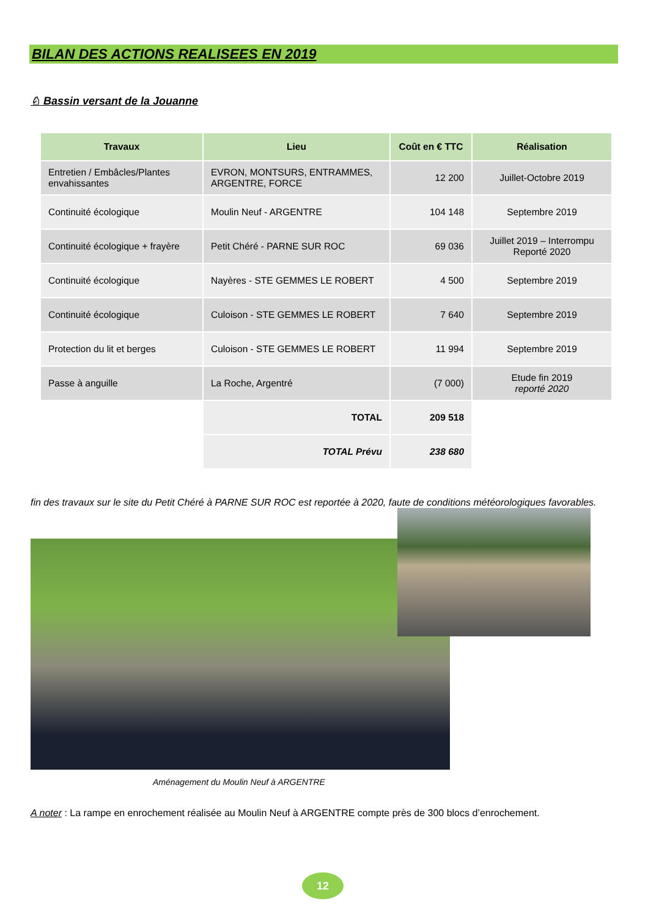BILAN DES ACTIONS REALISEES EN 2019
♘ Bassin versant de la Jouanne
| Travaux | Lieu | Coût en € TTC | Réalisation |
| --- | --- | --- | --- |
| Entretien / Embâcles/Plantes envahissantes | EVRON, MONTSURS, ENTRAMMES, ARGENTRE, FORCE | 12 200 | Juillet-Octobre 2019 |
| Continuité écologique | Moulin Neuf - ARGENTRE | 104 148 | Septembre 2019 |
| Continuité écologique + frayère | Petit Chéré - PARNE SUR ROC | 69 036 | Juillet 2019 – Interrompu Reporté 2020 |
| Continuité écologique | Nayères - STE GEMMES LE ROBERT | 4 500 | Septembre 2019 |
| Continuité écologique | Culoison - STE GEMMES LE ROBERT | 7 640 | Septembre 2019 |
| Protection du lit et berges | Culoison - STE GEMMES LE ROBERT | 11 994 | Septembre 2019 |
| Passe à anguille | La Roche, Argentré | (7 000) | Etude fin 2019 reporté 2020 |
| | TOTAL | 209 518 | |
| | TOTAL Prévu | 238 680 | |
fin des travaux sur le site du Petit Chéré à PARNE SUR ROC est reportée à 2020, faute de conditions météorologiques favorables.
Aménagement du Moulin Neuf à ARGENTRE
A noter : La rampe en enrochement réalisée au Moulin Neuf à ARGENTRE compte près de 300 blocs d’enrochement.
12